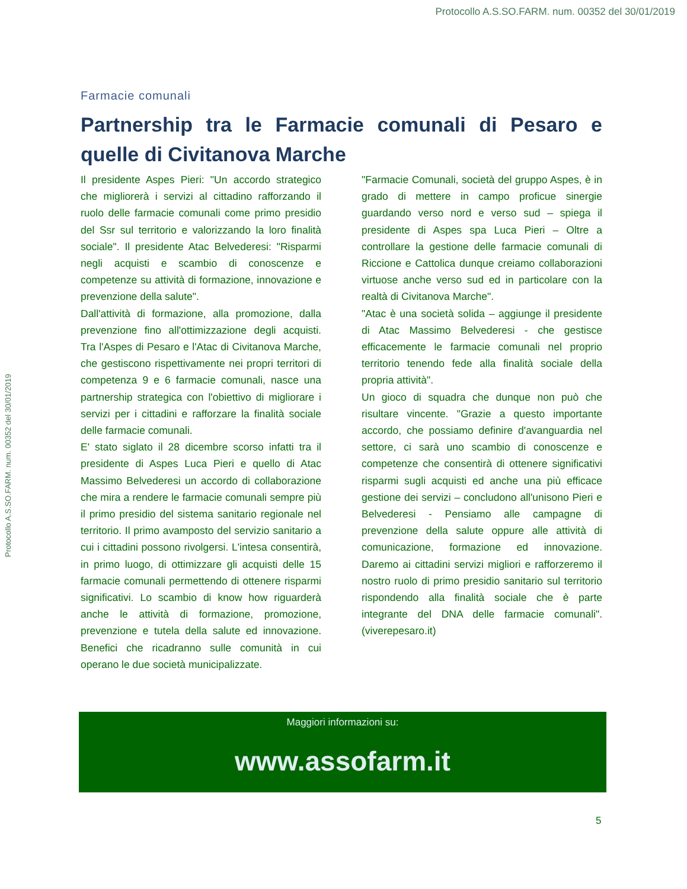Protocollo A.S.SO.FARM. num. 00352 del 30/01/2019
Protocollo A.S.SO.FARM. num. 00352 del 30/01/2019
Farmacie comunali
Partnership tra le Farmacie comunali di Pesaro e quelle di Civitanova Marche
Il presidente Aspes Pieri: "Un accordo strategico che migliorerà i servizi al cittadino rafforzando il ruolo delle farmacie comunali come primo presidio del Ssr sul territorio e valorizzando la loro finalità sociale". Il presidente Atac Belvederesi: "Risparmi negli acquisti e scambio di conoscenze e competenze su attività di formazione, innovazione e prevenzione della salute".
Dall'attività di formazione, alla promozione, dalla prevenzione fino all'ottimizzazione degli acquisti. Tra l'Aspes di Pesaro e l'Atac di Civitanova Marche, che gestiscono rispettivamente nei propri territori di competenza 9 e 6 farmacie comunali, nasce una partnership strategica con l'obiettivo di migliorare i servizi per i cittadini e rafforzare la finalità sociale delle farmacie comunali.
E' stato siglato il 28 dicembre scorso infatti tra il presidente di Aspes Luca Pieri e quello di Atac Massimo Belvederesi un accordo di collaborazione che mira a rendere le farmacie comunali sempre più il primo presidio del sistema sanitario regionale nel territorio. Il primo avamposto del servizio sanitario a cui i cittadini possono rivolgersi. L'intesa consentirà, in primo luogo, di ottimizzare gli acquisti delle 15 farmacie comunali permettendo di ottenere risparmi significativi. Lo scambio di know how riguarderà anche le attività di formazione, promozione, prevenzione e tutela della salute ed innovazione. Benefici che ricadranno sulle comunità in cui operano le due società municipalizzate.
"Farmacie Comunali, società del gruppo Aspes, è in grado di mettere in campo proficue sinergie guardando verso nord e verso sud – spiega il presidente di Aspes spa Luca Pieri – Oltre a controllare la gestione delle farmacie comunali di Riccione e Cattolica dunque creiamo collaborazioni virtuose anche verso sud ed in particolare con la realtà di Civitanova Marche".
"Atac è una società solida – aggiunge il presidente di Atac Massimo Belvederesi - che gestisce efficacemente le farmacie comunali nel proprio territorio tenendo fede alla finalità sociale della propria attività".
Un gioco di squadra che dunque non può che risultare vincente. "Grazie a questo importante accordo, che possiamo definire d'avanguardia nel settore, ci sarà uno scambio di conoscenze e competenze che consentirà di ottenere significativi risparmi sugli acquisti ed anche una più efficace gestione dei servizi – concludono all'unisono Pieri e Belvederesi - Pensiamo alle campagne di prevenzione della salute oppure alle attività di comunicazione, formazione ed innovazione. Daremo ai cittadini servizi migliori e rafforzeremo il nostro ruolo di primo presidio sanitario sul territorio rispondendo alla finalità sociale che è parte integrante del DNA delle farmacie comunali". (viverepesaro.it)
Maggiori informazioni su:
www.assofarm.it
5